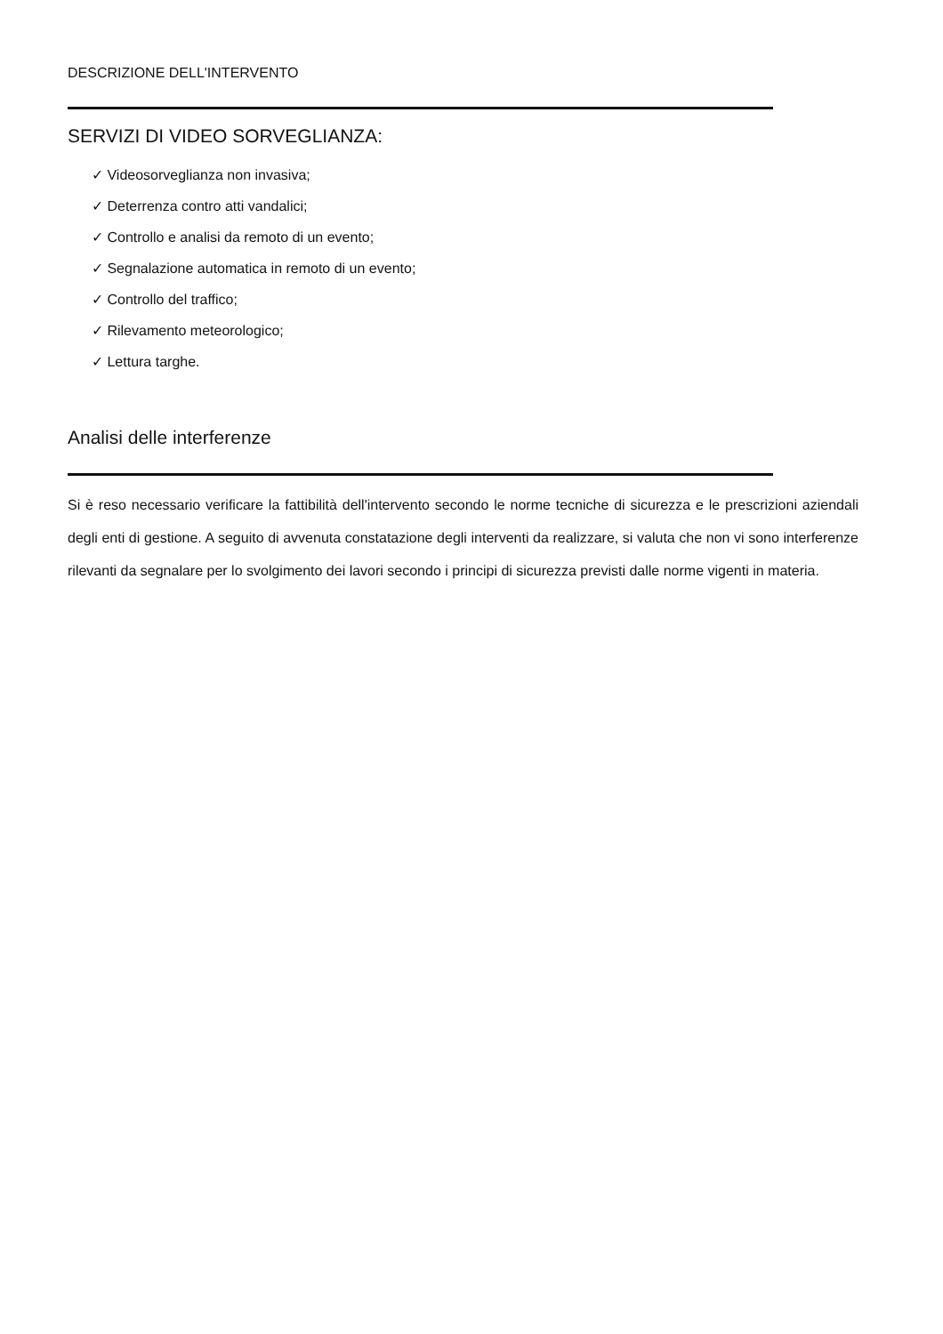DESCRIZIONE DELL'INTERVENTO
SERVIZI DI VIDEO SORVEGLIANZA:
✓ Videosorveglianza non invasiva;
✓ Deterrenza contro atti vandalici;
✓ Controllo e analisi da remoto di un evento;
✓ Segnalazione automatica in remoto di un evento;
✓ Controllo del traffico;
✓ Rilevamento meteorologico;
✓ Lettura targhe.
Analisi delle interferenze
Si è reso necessario verificare la fattibilità dell'intervento secondo le norme tecniche di sicurezza e le prescrizioni aziendali degli enti di gestione. A seguito di avvenuta constatazione degli interventi da realizzare, si valuta che non vi sono interferenze rilevanti da segnalare per lo svolgimento dei lavori secondo i principi di sicurezza previsti dalle norme vigenti in materia.